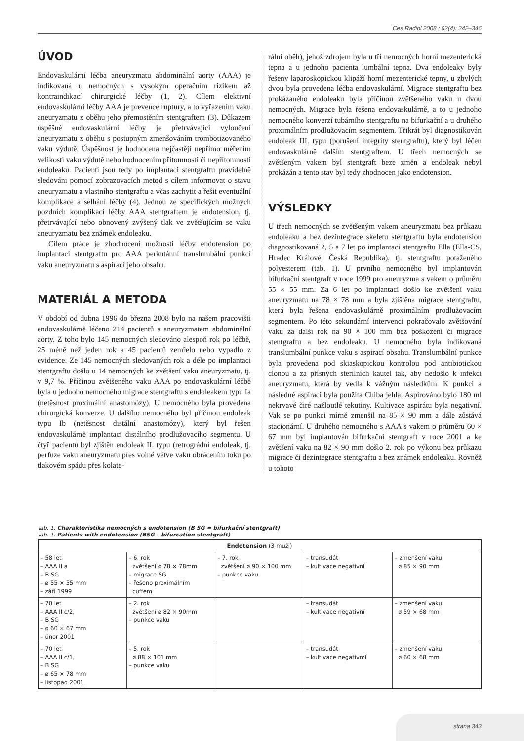Ces Radiol 2008 ; 62(4): 342–346
ÚVOD
Endovaskulární léčba aneuryzmatu abdominální aorty (AAA) je indikovaná u nemocných s vysokým operačním rizikem až kontraindikací chirurgické léčby (1, 2). Cílem elektivní endovaskulární léčby AAA je prevence ruptury, a to vyřazením vaku aneuryzmatu z oběhu jeho přemostěním stentgraftem (3). Důkazem úspěšné endovaskulární léčby je přetrvávající vyloučení aneuryzmatu z oběhu s postupným zmenšováním trombotizovaného vaku výdutě. Úspěšnost je hodnocena nejčastěji nepřímo měřením velikosti vaku výdutě nebo hodnocením přítomnosti či nepřítomnosti endoleaku. Pacienti jsou tedy po implantaci stentgraftu pravidelně sledováni pomocí zobrazovacích metod s cílem informovat o stavu aneuryzmatu a vlastního stentgraftu a včas zachytit a řešit eventuální komplikace a selhání léčby (4). Jednou ze specifických možných pozdních komplikací léčby AAA stentgraftem je endotension, tj. přetrvávající nebo obnovený zvýšený tlak ve zvětšujícím se vaku aneuryzmatu bez známek endoleaku.
Cílem práce je zhodnocení možnosti léčby endotension po implantaci stentgraftu pro AAA perkutánní translumbální punkcí vaku aneuryzmatu s aspirací jeho obsahu.
MATERIÁL A METODA
V období od dubna 1996 do března 2008 bylo na našem pracovišti endovaskulárně léčeno 214 pacientů s aneuryzmatem abdominální aorty. Z toho bylo 145 nemocných sledováno alespoň rok po léčbě, 25 méně než jeden rok a 45 pacientů zemřelo nebo vypadlo z evidence. Ze 145 nemocných sledovaných rok a déle po implantaci stentgraftu došlo u 14 nemocných ke zvětšení vaku aneuryzmatu, tj. v 9,7 %. Příčinou zvětšeného vaku AAA po endovaskulární léčbě byla u jednoho nemocného migrace stentgraftu s endoleakem typu Ia (netěsnost proximální anastomózy). U nemocného byla provedena chirurgická konverze. U dalšího nemocného byl příčinou endoleak typu Ib (netěsnost distální anastomózy), který byl řešen endovaskulárně implantací distálního prodlužovacího segmentu. U čtyř pacientů byl zjištěn endoleak II. typu (retrográdní endoleak, tj. perfuze vaku aneuryzmatu přes volné větve vaku obrácením toku po tlakovém spádu přes kolate-
rální oběh), jehož zdrojem byla u tří nemocných horní mezenterická tepna a u jednoho pacienta lumbální tepna. Dva endoleaky byly řešeny laparoskopickou klipáží horní mezenterické tepny, u zbylých dvou byla provedena léčba endovaskulární. Migrace stentgraftu bez prokázaného endoleaku byla příčinou zvětšeného vaku u dvou nemocných. Migrace byla řešena endovaskulárně, a to u jednoho nemocného konverzí tubárního stentgraftu na bifurkační a u druhého proximálním prodlužovacím segmentem. Třikrát byl diagnostikován endoleak III. typu (porušení integrity stentgraftu), který byl léčen endovaskulárně dalším stentgraftem. U třech nemocných se zvětšeným vakem byl stentgraft beze změn a endoleak nebyl prokázán a tento stav byl tedy zhodnocen jako endotension.
VÝSLEDKY
U třech nemocných se zvětšeným vakem aneuryzmatu bez průkazu endoleaku a bez dezintegrace skeletu stentgraftu byla endotension diagnostikovaná 2, 5 a 7 let po implantaci stentgraftu Ella (Ella-CS, Hradec Králové, Česká Republika), tj. stentgraftu potaženého polyesterem (tab. 1). U prvního nemocného byl implantován bifurkační stentgraft v roce 1999 pro aneuryzma s vakem o průměru 55 × 55 mm. Za 6 let po implantaci došlo ke zvětšení vaku aneuryzmatu na 78 × 78 mm a byla zjištěna migrace stentgraftu, která byla řešena endovaskulárně proximálním prodlužovacím segmentem. Po této sekundární intervenci pokračovalo zvětšování vaku za další rok na 90 × 100 mm bez poškození či migrace stentgraftu a bez endoleaku. U nemocného byla indikovaná translumbální punkce vaku s aspirací obsahu. Translumbální punkce byla provedena pod skiaskopickou kontrolou pod antibiotickou clonou a za přísných sterilních kautel tak, aby nedošlo k infekci aneuryzmatu, která by vedla k vážným následkům. K punkci a následné aspiraci byla použita Chiba jehla. Aspirováno bylo 180 ml nekrvavé čiré nažloutlé tekutiny. Kultivace aspirátu byla negativní. Vak se po punkci mírně zmenšil na 85 × 90 mm a dále zůstává stacionární. U druhého nemocného s AAA s vakem o průměru 60 × 67 mm byl implantován bifurkační stentgraft v roce 2001 a ke zvětšení vaku na 82 × 90 mm došlo 2. rok po výkonu bez průkazu migrace či dezintegrace stentgraftu a bez známek endoleaku. Rovněž u tohoto
Tab. 1. Charakteristika nemocných s endotension (B SG = bifurkační stentgraft)
Tab. 1. Patients with endotension (BSG – bifurcation stentgraft)
| Endotension (3 muži) | | | | |
| --- | --- | --- | --- | --- |
| – 58 let – AAA II a – B SG – ø 55 × 55 mm – září 1999 | – 6. rok zvětšení ø 78 × 78mm – migrace SG – řešeno proximálním cuffem | – 7. rok zvětšení ø 90 × 100 mm – punkce vaku | – transudát – kultivace negativní | – zmenšení vaku ø 85 × 90 mm |
| – 70 let – AAA II c/2, – B SG – ø 60 × 67 mm – únor 2001 | – 2. rok zvětšení ø 82 × 90mm – punkce vaku | | – transudát – kultivace negativní | – zmenšení vaku ø 59 × 68 mm |
| – 70 let – AAA II c/1, – B SG – ø 65 × 78 mm – listopad 2001 | – 5. rok ø 88 × 101 mm – punkce vaku | | – transudát – kultivace negativmí | – zmenšení vaku ø 60 × 68 mm |
strana 343